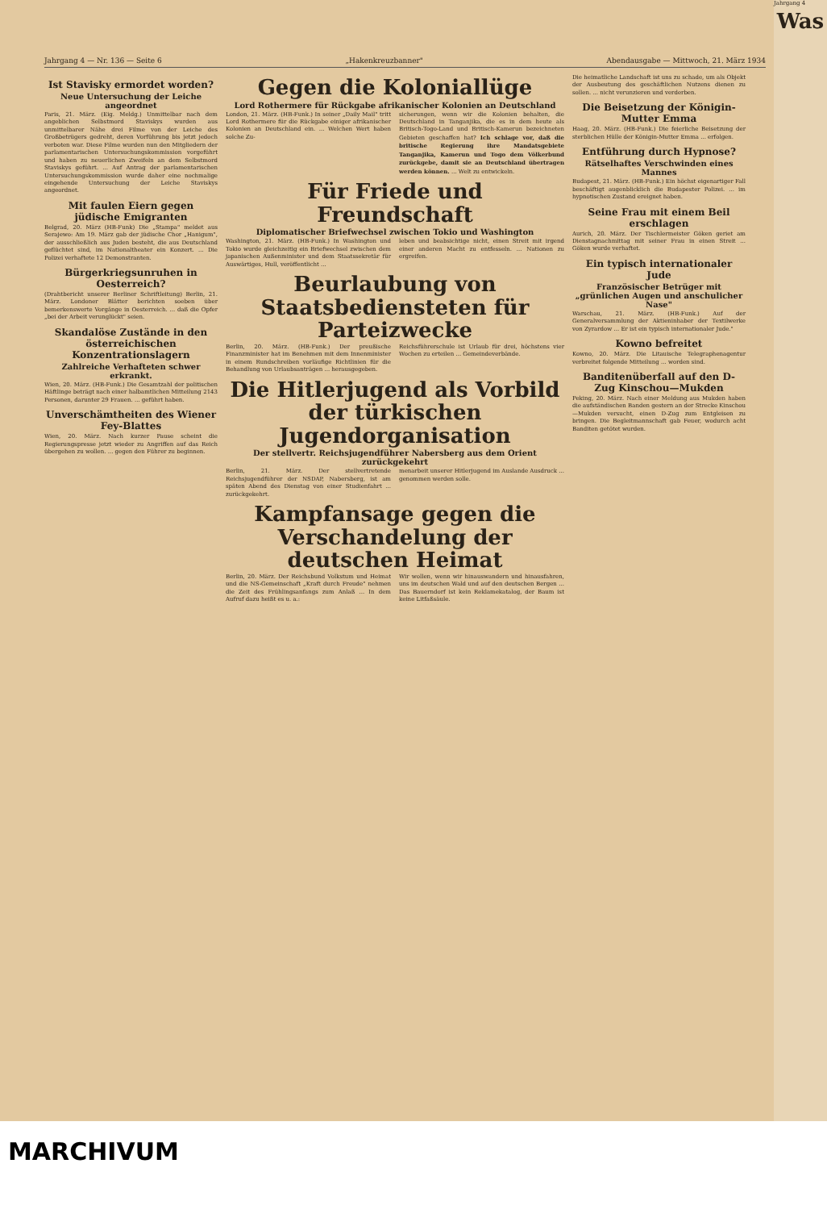Jahrgang 4 — Nr. 136 — Seite 6 „Hakenkreuzbanner" Abendausgabe — Mittwoch, 21. März 1934
Ist Stavisky ermordet worden?
Neue Untersuchung der Leiche angeordnet
Paris, 21. März. (Eig. Meldg.) Unmittelbar nach dem angeblichen Selbstmord Staviskys wurden aus unmittelbarer Nähe drei Filme von der Leiche des Großbetrügers gedreht, deren Vorführung bis jetzt jedoch verboten war. Diese Filme wurden nun den Mitgliedern der parlamentarischen Untersuchungskommission vorgeführt und haben zu neuerlichen Zweifeln an dem Selbstmord Staviskys geführt. ... Auf Antrag der parlamentarischen Untersuchungskommission wurde daher eine nochmalige eingehende Untersuchung der Leiche Staviskys angeordnet.
Mit faulen Eiern gegen jüdische Emigranten
Belgrad, 20. März (HB-Funk) Die „Stampa" meldet aus Serajewo: Am 19. März gab der jüdische Chor „Hanigum", der ausschließlich aus Juden besteht, die aus Deutschland geflüchtet sind, im Nationaltheater ein Konzert. ... Die Polizei verhaftete 12 Demonstranten.
Bürgerkriegsunruhen in Oesterreich?
(Drahtbericht unserer Berliner Schriftleitung) Berlin, 21. März. Londoner Blätter berichten soeben über bemerkenswerte Vorgänge in Oesterreich. ... daß die Opfer „bei der Arbeit verunglückt" seien.
Skandalöse Zustände in den österreichischen Konzentrationslagern
Zahlreiche Verhafteten schwer erkrankt.
Wien, 20. März. (HB-Funk.) Die Gesamtzahl der politischen Häftlinge beträgt nach einer halbamtlichen Mitteilung 2143 Personen, darunter 29 Frauen. ... geführt haben.
Unverschämtheiten des Wiener Fey-Blattes
Wien, 20. März. Nach kurzer Pause scheint die Regierungspresse jetzt wieder zu Angriffen auf das Reich übergehen zu wollen. ... gegen den Führer zu beginnen.
Gegen die Koloniallüge
Lord Rothermere für Rückgabe afrikanischer Kolonien an Deutschland
London, 21. März. (HB-Funk.) In seiner „Daily Mail" tritt Lord Rothermere für die Rückgabe einiger afrikanischer Kolonien an Deutschland ein. ... Welchen Wert haben solche Zu-
sicherungen, wenn wir die Kolonien behalten, die Deutschland in Tanganjika, die es in dem heute als Britisch-Togo-Land und Britisch-Kamerun bezeichneten Gebieten geschaffen hat? Ich schlage vor, daß die britische Regierung ihre Mandatsgebiete Tanganjika, Kamerun und Togo dem Völkerbund zurückgebe, damit sie an Deutschland übertragen werden können. ... Welt zu entwickeln.
Für Friede und Freundschaft
Diplomatischer Briefwechsel zwischen Tokio und Washington
Washington, 21. März. (HB-Funk.) In Washington und Tokio wurde gleichzeitig ein Briefwechsel zwischen dem japanischen Außenminister und dem Staatssekretär für Auswärtiges, Hull, veröffentlicht ...
leben und beabsichtige nicht, einen Streit mit irgend einer anderen Macht zu entfesseln. ... Nationen zu ergreifen.
Beurlaubung von Staatsbediensteten für Parteizwecke
Berlin, 20. März. (HB-Funk.) Der preußische Finanzminister hat im Benehmen mit dem Innenminister in einem Rundschreiben vorläufige Richtlinien für die Behandlung von Urlaubsanträgen ... herausgegeben.
Reichsführerschule ist Urlaub für drei, höchstens vier Wochen zu erteilen ... Gemeindeverbände.
Die Hitlerjugend als Vorbild der türkischen Jugendorganisation
Der stellvertr. Reichsjugendführer Nabersberg aus dem Orient zurückgekehrt
Berlin, 21. März. Der stellvertretende Reichsjugendführer der NSDAP, Nabersberg, ist am späten Abend des Dienstag von einer Studienfahrt ... zurückgekehrt.
menarbeit unserer Hitlerjugend im Auslande Ausdruck ... genommen werden solle.
Kampfansage gegen die Verschandelung der deutschen Heimat
Berlin, 20. März. Der Reichsbund Volkstum und Heimat und die NS-Gemeinschaft „Kraft durch Freude" nehmen die Zeit des Frühlingsanfangs zum Anlaß ... In dem Aufruf dazu heißt es u. a.:
Wir wollen, wenn wir hinauswandern und hinausfahren, uns im deutschen Wald und auf den deutschen Bergen ... Das Bauerndorf ist kein Reklamekatalog, der Baum ist keine Litfaßsäule.
Die heimatliche Landschaft ist uns zu schade, um als Objekt der Ausbeutung des geschäftlichen Nutzens dienen zu sollen. ... nicht verunzieren und verderben.
Die Beisetzung der Königin-Mutter Emma
Haag, 20. März. (HB-Funk.) Die feierliche Beisetzung der sterblichen Hülle der Königin-Mutter Emma ... erfolgen.
Entführung durch Hypnose?
Rätselhaftes Verschwinden eines Mannes
Budapest, 21. März. (HB-Funk.) Ein höchst eigenartiger Fall beschäftigt augenblicklich die Budapester Polizei. ... im hypnotischen Zustand ereignet haben.
Seine Frau mit einem Beil erschlagen
Aurich, 20. März. Der Tischlermeister Göken geriet am Dienstagnachmittag mit seiner Frau in einen Streit ... Göken wurde verhaftet.
Ein typisch internationaler Jude
Französischer Betrüger mit „grünlichen Augen und anschulicher Nase"
Warschau, 21. März. (HB-Funk.) Auf der Generalversammlung der Aktieninhaber der Textilwerke von Zyrardow ... Er ist ein typisch internationaler Jude."
Kowno befreitet
Kowno, 20. März. Die Litauische Telegraphenagentur verbreitet folgende Mitteilung ... worden sind.
Banditenüberfall auf den D-Zug Kinschou—Mukden
Peking, 20. März. Nach einer Meldung aus Mukden haben die aufständischen Banden gestern an der Strecke Kinschou—Mukden versucht, einen D-Zug zum Entgleisen zu bringen. Die Begleitmannschaft gab Feuer, wodurch acht Banditen getötet wurden.
Jahrgang 4
Was
MARCHIVUM